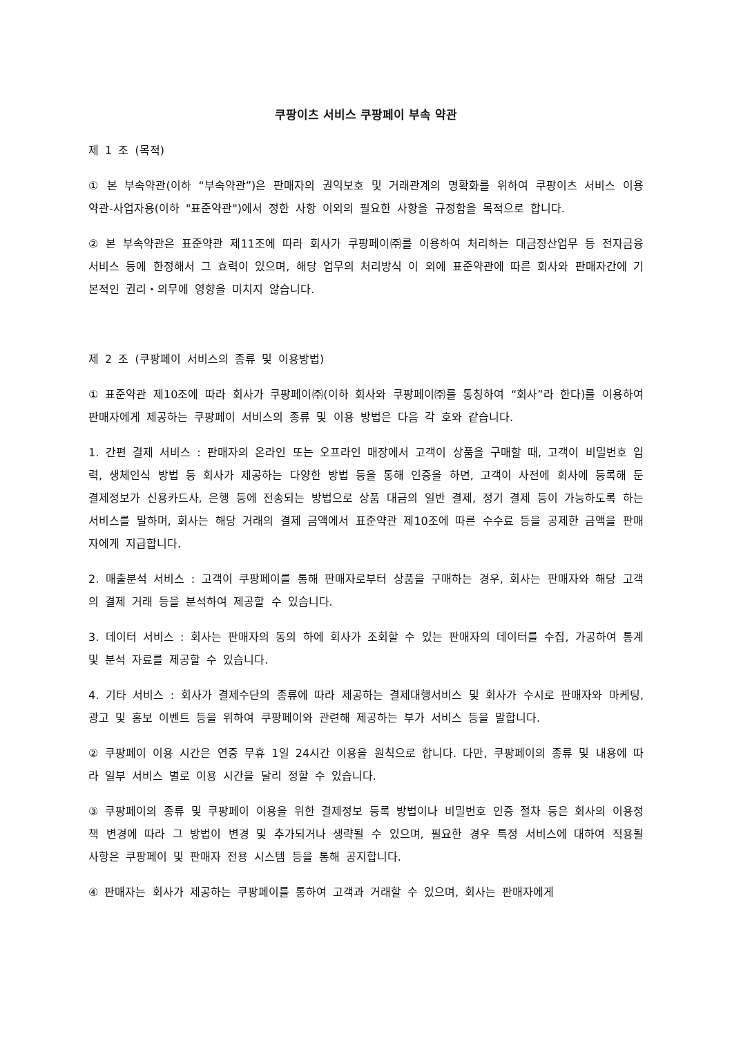쿠팡이츠 서비스 쿠팡페이 부속 약관
제 1 조 (목적)
① 본 부속약관(이하 “부속약관”)은 판매자의 권익보호 및 거래관계의 명확화를 위하여 쿠팡이츠 서비스 이용 약관-사업자용(이하 "표준약관")에서 정한 사항 이외의 필요한 사항을 규정함을 목적으로 합니다.
② 본 부속약관은 표준약관 제11조에 따라 회사가 쿠팡페이㈜를 이용하여 처리하는 대금정산업무 등 전자금융서비스 등에 한정해서 그 효력이 있으며, 해당 업무의 처리방식 이 외에 표준약관에 따른 회사와 판매자간에 기본적인 권리・의무에 영향을 미치지 않습니다.
제 2 조 (쿠팡페이 서비스의 종류 및 이용방법)
① 표준약관 제10조에 따라 회사가 쿠팡페이㈜(이하 회사와 쿠팡페이㈜를 통칭하여 “회사”라 한다)를 이용하여 판매자에게 제공하는 쿠팡페이 서비스의 종류 및 이용 방법은 다음 각 호와 같습니다.
1. 간편 결제 서비스 : 판매자의 온라인 또는 오프라인 매장에서 고객이 상품을 구매할 때, 고객이 비밀번호 입력, 생체인식 방법 등 회사가 제공하는 다양한 방법 등을 통해 인증을 하면, 고객이 사전에 회사에 등록해 둔 결제정보가 신용카드사, 은행 등에 전송되는 방법으로 상품 대금의 일반 결제, 정기 결제 등이 가능하도록 하는 서비스를 말하며, 회사는 해당 거래의 결제 금액에서 표준약관 제10조에 따른 수수료 등을 공제한 금액을 판매자에게 지급합니다.
2. 매출분석 서비스 : 고객이 쿠팡페이를 통해 판매자로부터 상품을 구매하는 경우, 회사는 판매자와 해당 고객의 결제 거래 등을 분석하여 제공할 수 있습니다.
3. 데이터 서비스 : 회사는 판매자의 동의 하에 회사가 조회할 수 있는 판매자의 데이터를 수집, 가공하여 통계 및 분석 자료를 제공할 수 있습니다.
4. 기타 서비스 : 회사가 결제수단의 종류에 따라 제공하는 결제대행서비스 및 회사가 수시로 판매자와 마케팅, 광고 및 홍보 이벤트 등을 위하여 쿠팡페이와 관련해 제공하는 부가 서비스 등을 말합니다.
② 쿠팡페이 이용 시간은 연중 무휴 1일 24시간 이용을 원칙으로 합니다. 다만, 쿠팡페이의 종류 및 내용에 따라 일부 서비스 별로 이용 시간을 달리 정할 수 있습니다.
③ 쿠팡페이의 종류 및 쿠팡페이 이용을 위한 결제정보 등록 방법이나 비밀번호 인증 절차 등은 회사의 이용정책 변경에 따라 그 방법이 변경 및 추가되거나 생략될 수 있으며, 필요한 경우 특정 서비스에 대하여 적용될 사항은 쿠팡페이 및 판매자 전용 시스템 등을 통해 공지합니다.
④ 판매자는 회사가 제공하는 쿠팡페이를 통하여 고객과 거래할 수 있으며, 회사는 판매자에게